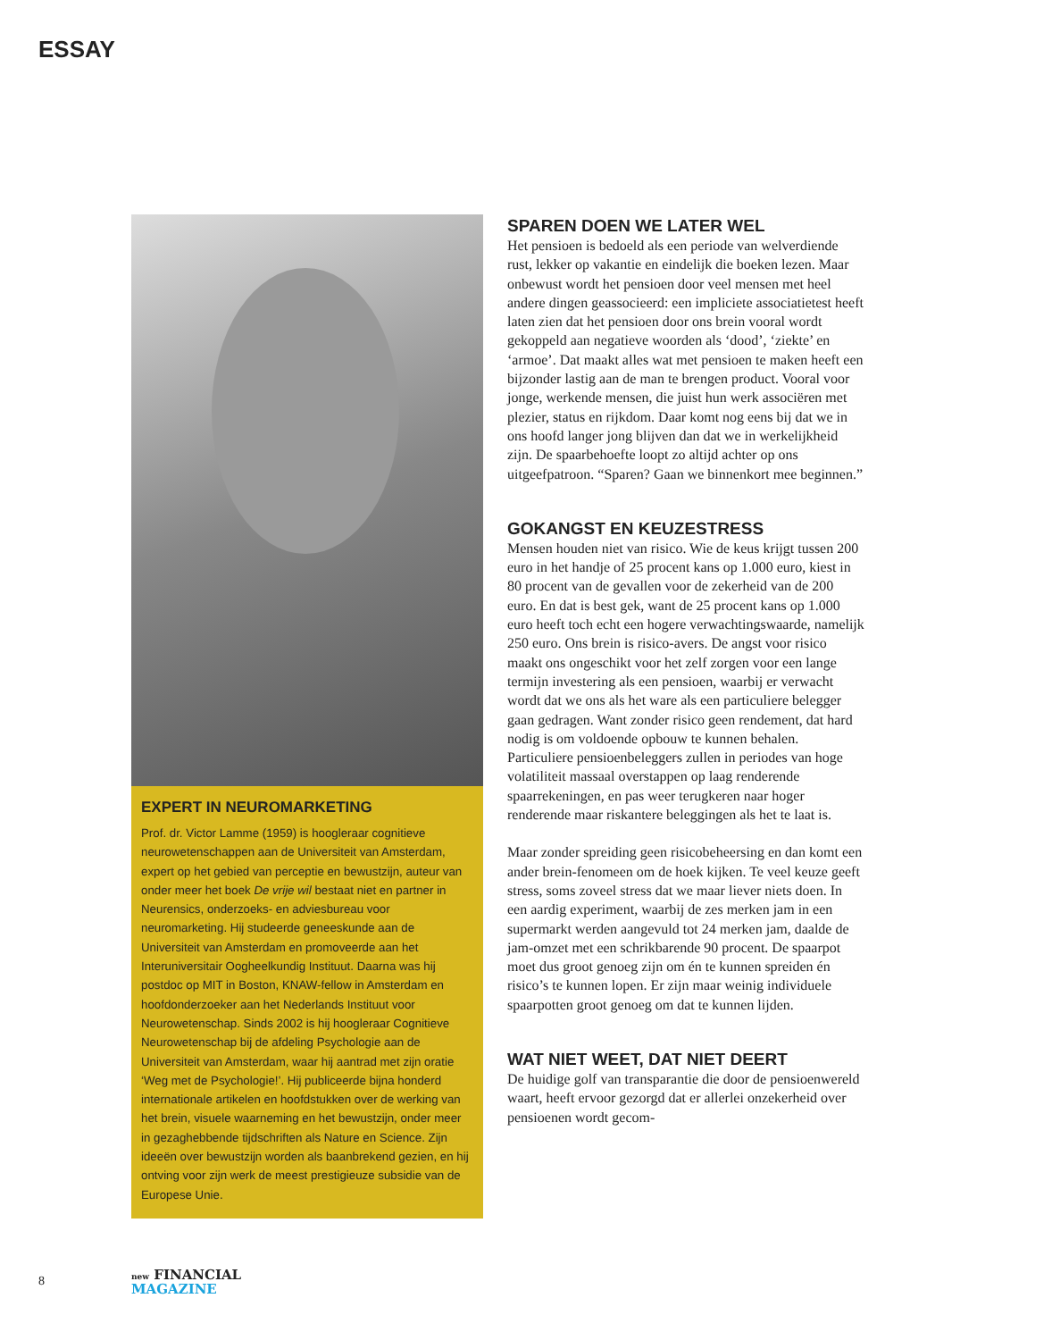ESSAY
EXPERT IN NEUROMARKETING
Prof. dr. Victor Lamme (1959) is hoogleraar cognitieve neurowetenschappen aan de Universiteit van Amsterdam, expert op het gebied van perceptie en bewustzijn, auteur van onder meer het boek De vrije wil bestaat niet en partner in Neurensics, onderzoeks- en adviesbureau voor neuromarketing. Hij studeerde geneeskunde aan de Universiteit van Amsterdam en promoveerde aan het Interuniversitair Oogheelkundig Instituut. Daarna was hij postdoc op MIT in Boston, KNAW-fellow in Amsterdam en hoofdonderzoeker aan het Nederlands Instituut voor Neurowetenschap. Sinds 2002 is hij hoogleraar Cognitieve Neurowetenschap bij de afdeling Psychologie aan de Universiteit van Amsterdam, waar hij aantrad met zijn oratie ‘Weg met de Psychologie!’. Hij publiceerde bijna honderd internationale artikelen en hoofdstukken over de werking van het brein, visuele waarneming en het bewustzijn, onder meer in gezaghebbende tijdschriften als Nature en Science. Zijn ideeën over bewustzijn worden als baanbrekend gezien, en hij ontving voor zijn werk de meest prestigieuze subsidie van de Europese Unie.
SPAREN DOEN WE LATER WEL
Het pensioen is bedoeld als een periode van welverdiende rust, lekker op vakantie en eindelijk die boeken lezen. Maar onbewust wordt het pensioen door veel mensen met heel andere dingen geassocieerd: een impliciete associatietest heeft laten zien dat het pensioen door ons brein vooral wordt gekoppeld aan negatieve woorden als ‘dood’, ‘ziekte’ en ‘armoe’. Dat maakt alles wat met pensioen te maken heeft een bijzonder lastig aan de man te brengen product. Vooral voor jonge, werkende mensen, die juist hun werk associëren met plezier, status en rijkdom. Daar komt nog eens bij dat we in ons hoofd langer jong blijven dan dat we in werkelijkheid zijn. De spaarbehoefte loopt zo altijd achter op ons uitgeefpatroon. “Sparen? Gaan we binnenkort mee beginnen.”
GOKANGST EN KEUZESTRESS
Mensen houden niet van risico. Wie de keus krijgt tussen 200 euro in het handje of 25 procent kans op 1.000 euro, kiest in 80 procent van de gevallen voor de zekerheid van de 200 euro. En dat is best gek, want de 25 procent kans op 1.000 euro heeft toch echt een hogere verwachtingswaarde, namelijk 250 euro. Ons brein is risico-avers. De angst voor risico maakt ons ongeschikt voor het zelf zorgen voor een lange termijn investering als een pensioen, waarbij er verwacht wordt dat we ons als het ware als een particuliere belegger gaan gedragen. Want zonder risico geen rendement, dat hard nodig is om voldoende opbouw te kunnen behalen. Particuliere pensioenbeleggers zullen in periodes van hoge volatiliteit massaal overstappen op laag renderende spaarrekeningen, en pas weer terugkeren naar hoger renderende maar riskantere beleggingen als het te laat is.
Maar zonder spreiding geen risicobeheersing en dan komt een ander brein-fenomeen om de hoek kijken. Te veel keuze geeft stress, soms zoveel stress dat we maar liever niets doen. In een aardig experiment, waarbij de zes merken jam in een supermarkt werden aangevuld tot 24 merken jam, daalde de jam-omzet met een schrikbarende 90 procent. De spaarpot moet dus groot genoeg zijn om én te kunnen spreiden én risico’s te kunnen lopen. Er zijn maar weinig individuele spaarpotten groot genoeg om dat te kunnen lijden.
WAT NIET WEET, DAT NIET DEERT
De huidige golf van transparantie die door de pensioenwereld waart, heeft ervoor gezorgd dat er allerlei onzekerheid over pensioenen wordt gecom-
8
new FINANCIAL
MAGAZINE